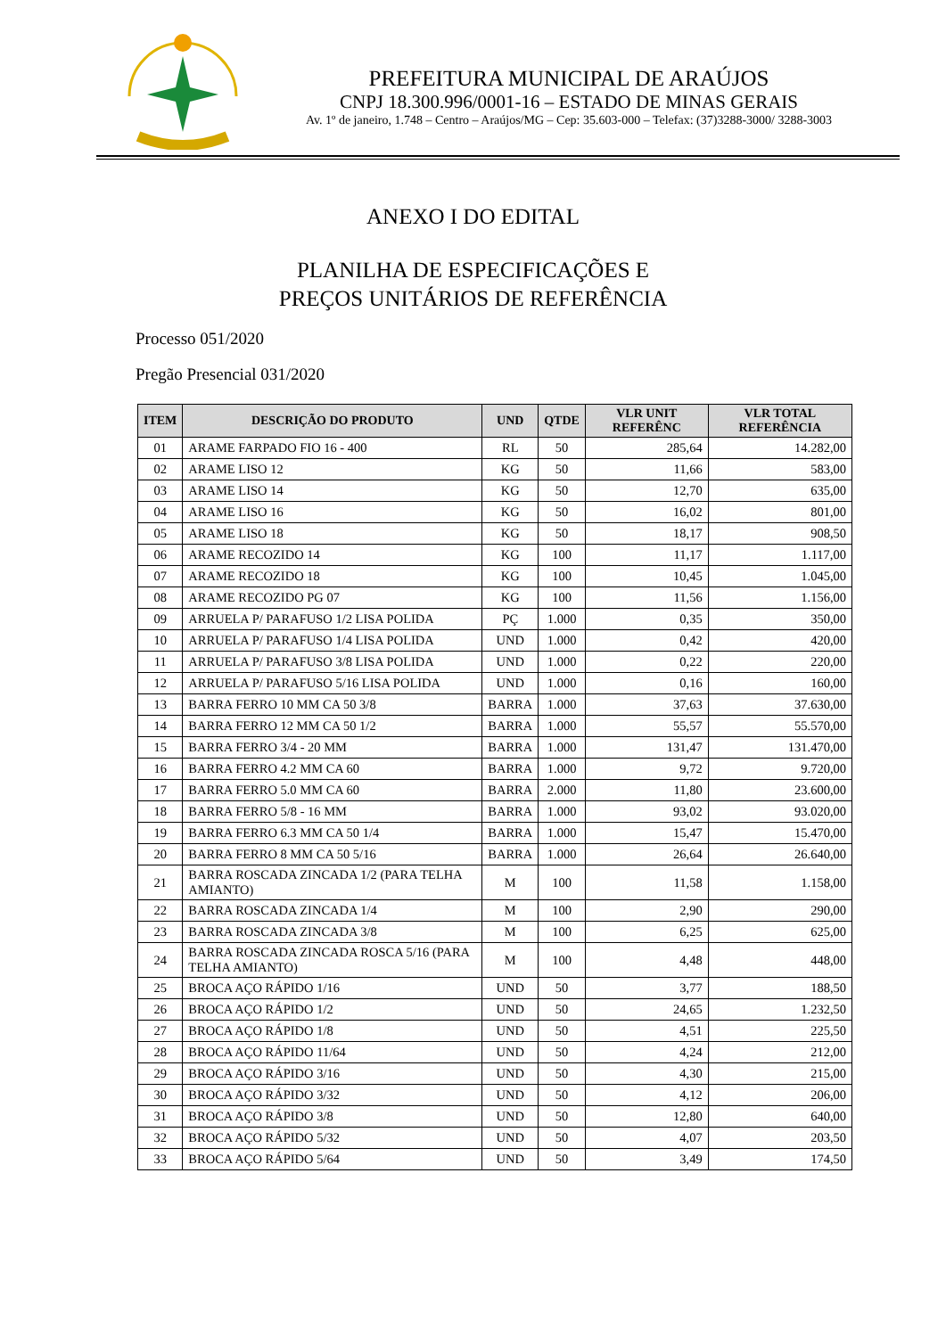PREFEITURA MUNICIPAL DE ARAÚJOS
CNPJ 18.300.996/0001-16 – ESTADO DE MINAS GERAIS
Av. 1º de janeiro, 1.748 – Centro – Araújos/MG – Cep: 35.603-000 – Telefax: (37)3288-3000/ 3288-3003
ANEXO I DO EDITAL
PLANILHA DE ESPECIFICAÇÕES E
PREÇOS UNITÁRIOS DE REFERÊNCIA
Processo 051/2020
Pregão Presencial 031/2020
| ITEM | DESCRIÇÃO DO PRODUTO | UND | QTDE | VLR UNIT REFERÊNC | VLR TOTAL REFERÊNCIA |
| --- | --- | --- | --- | --- | --- |
| 01 | ARAME FARPADO FIO 16 - 400 | RL | 50 | 285,64 | 14.282,00 |
| 02 | ARAME LISO 12 | KG | 50 | 11,66 | 583,00 |
| 03 | ARAME LISO 14 | KG | 50 | 12,70 | 635,00 |
| 04 | ARAME LISO 16 | KG | 50 | 16,02 | 801,00 |
| 05 | ARAME LISO 18 | KG | 50 | 18,17 | 908,50 |
| 06 | ARAME RECOZIDO 14 | KG | 100 | 11,17 | 1.117,00 |
| 07 | ARAME RECOZIDO 18 | KG | 100 | 10,45 | 1.045,00 |
| 08 | ARAME RECOZIDO PG 07 | KG | 100 | 11,56 | 1.156,00 |
| 09 | ARRUELA P/ PARAFUSO 1/2 LISA POLIDA | PÇ | 1.000 | 0,35 | 350,00 |
| 10 | ARRUELA P/ PARAFUSO 1/4 LISA POLIDA | UND | 1.000 | 0,42 | 420,00 |
| 11 | ARRUELA P/ PARAFUSO 3/8 LISA POLIDA | UND | 1.000 | 0,22 | 220,00 |
| 12 | ARRUELA P/ PARAFUSO 5/16 LISA POLIDA | UND | 1.000 | 0,16 | 160,00 |
| 13 | BARRA FERRO 10 MM CA 50 3/8 | BARRA | 1.000 | 37,63 | 37.630,00 |
| 14 | BARRA FERRO 12 MM CA 50 1/2 | BARRA | 1.000 | 55,57 | 55.570,00 |
| 15 | BARRA FERRO 3/4 - 20 MM | BARRA | 1.000 | 131,47 | 131.470,00 |
| 16 | BARRA FERRO 4.2 MM CA 60 | BARRA | 1.000 | 9,72 | 9.720,00 |
| 17 | BARRA FERRO 5.0 MM CA 60 | BARRA | 2.000 | 11,80 | 23.600,00 |
| 18 | BARRA FERRO 5/8 - 16 MM | BARRA | 1.000 | 93,02 | 93.020,00 |
| 19 | BARRA FERRO 6.3 MM CA 50 1/4 | BARRA | 1.000 | 15,47 | 15.470,00 |
| 20 | BARRA FERRO 8 MM CA 50 5/16 | BARRA | 1.000 | 26,64 | 26.640,00 |
| 21 | BARRA ROSCADA ZINCADA 1/2 (PARA TELHA AMIANTO) | M | 100 | 11,58 | 1.158,00 |
| 22 | BARRA ROSCADA ZINCADA 1/4 | M | 100 | 2,90 | 290,00 |
| 23 | BARRA ROSCADA ZINCADA 3/8 | M | 100 | 6,25 | 625,00 |
| 24 | BARRA ROSCADA ZINCADA ROSCA 5/16 (PARA TELHA AMIANTO) | M | 100 | 4,48 | 448,00 |
| 25 | BROCA AÇO RÁPIDO 1/16 | UND | 50 | 3,77 | 188,50 |
| 26 | BROCA AÇO RÁPIDO 1/2 | UND | 50 | 24,65 | 1.232,50 |
| 27 | BROCA AÇO RÁPIDO 1/8 | UND | 50 | 4,51 | 225,50 |
| 28 | BROCA AÇO RÁPIDO 11/64 | UND | 50 | 4,24 | 212,00 |
| 29 | BROCA AÇO RÁPIDO 3/16 | UND | 50 | 4,30 | 215,00 |
| 30 | BROCA AÇO RÁPIDO 3/32 | UND | 50 | 4,12 | 206,00 |
| 31 | BROCA AÇO RÁPIDO 3/8 | UND | 50 | 12,80 | 640,00 |
| 32 | BROCA AÇO RÁPIDO 5/32 | UND | 50 | 4,07 | 203,50 |
| 33 | BROCA AÇO RÁPIDO 5/64 | UND | 50 | 3,49 | 174,50 |